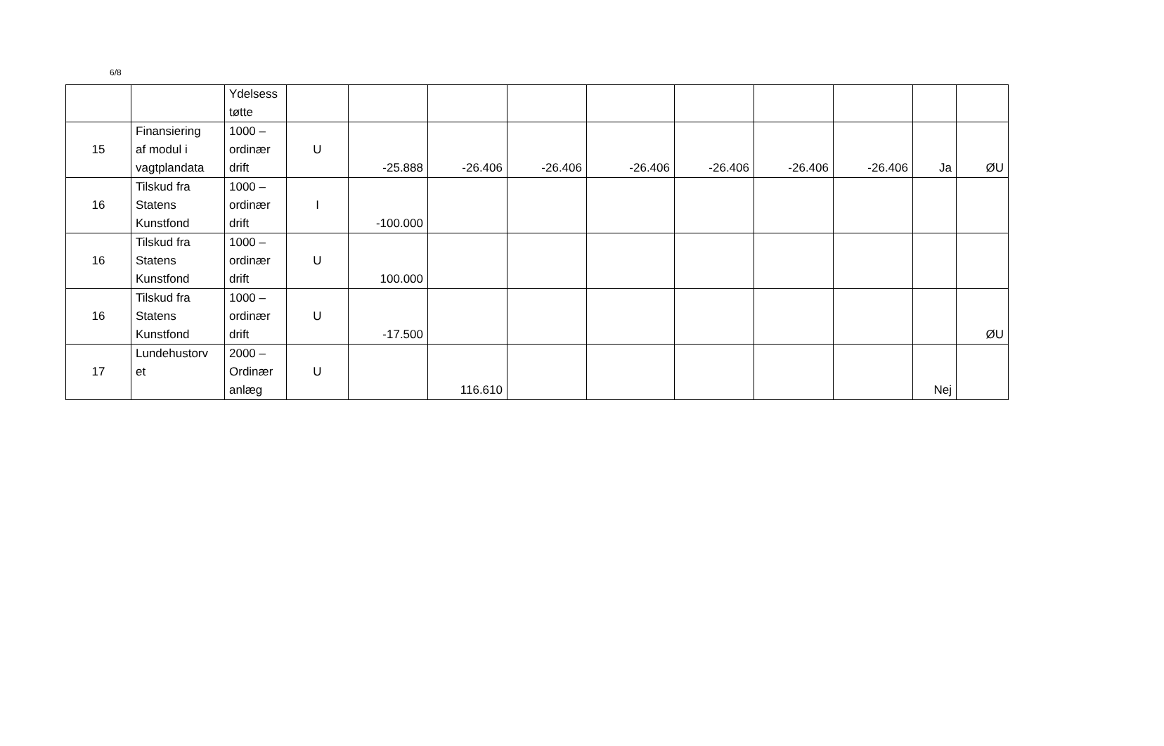6/8
| | | Ydelsess tøtte | | | | | | | | | | |
| 15 | Finansiering af modul i vagtplandata | 1000 – ordinær drift | U | -25.888 | -26.406 | -26.406 | -26.406 | -26.406 | -26.406 | -26.406 | Ja | ØU |
| 16 | Tilskud fra Statens Kunstfond | 1000 – ordinær drift | I | -100.000 | | | | | | | | |
| 16 | Tilskud fra Statens Kunstfond | 1000 – ordinær drift | U | 100.000 | | | | | | | | |
| 16 | Tilskud fra Statens Kunstfond | 1000 – ordinær drift | U | -17.500 | | | | | | | | ØU |
| 17 | Lundehustorv et | 2000 – Ordinær anlæg | U | | 116.610 | | | | | | Nej | |